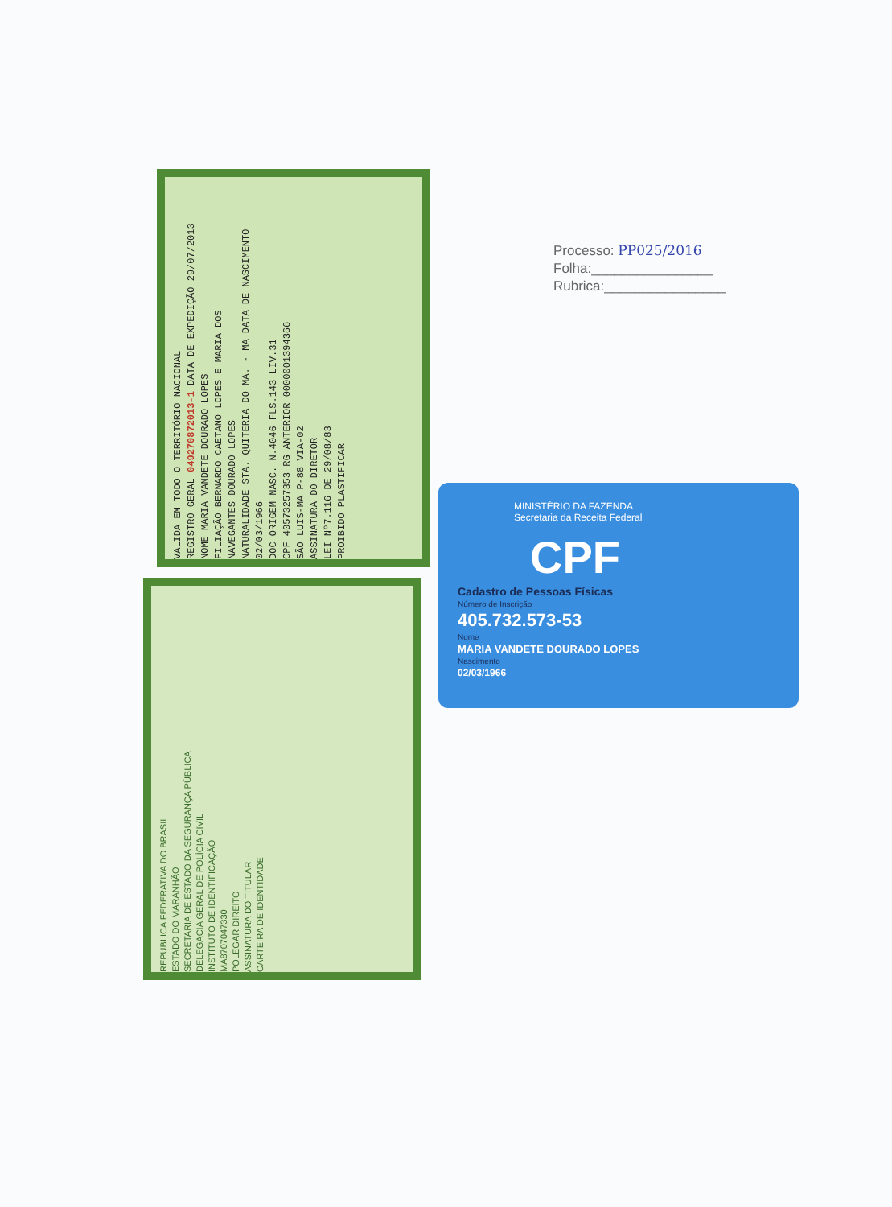Processo: PP025/2016
Folha:________________
Rubrica:________________
VALIDA EM TODO O TERRITÓRIO NACIONAL
REGISTRO GERAL 049270872013-1 DATA DE EXPEDIÇÃO 29/07/2013
NOME MARIA VANDETE DOURADO LOPES
FILIAÇÃO BERNARDO CAETANO LOPES E MARIA DOS
NAVEGANTES DOURADO LOPES
NATURALIDADE STA. QUITERIA DO MA. - MA DATA DE NASCIMENTO 02/03/1966
DOC ORIGEM NASC. N.4046 FLS.143 LIV.31
CPF 40573257353 RG ANTERIOR 0000001394366
SÃO LUIS-MA P-88 VIA-02
ASSINATURA DO DIRETOR
LEI Nº7.116 DE 29/08/83
PROIBIDO PLASTIFICAR
REPUBLICA FEDERATIVA DO BRASIL
ESTADO DO MARANHÃO
SECRETARIA DE ESTADO DA SEGURANÇA PÚBLICA
DELEGACIA GERAL DE POLÍCIA CIVIL
INSTITUTO DE IDENTIFICAÇÃO
MA8707047330
POLEGAR DIREITO
ASSINATURA DO TITULAR
CARTEIRA DE IDENTIDADE
MINISTÉRIO DA FAZENDA
Secretaria da Receita Federal
CPF
Cadastro de Pessoas Físicas
Número de Inscrição
405.732.573-53
Nome
MARIA VANDETE DOURADO LOPES
Nascimento
02/03/1966